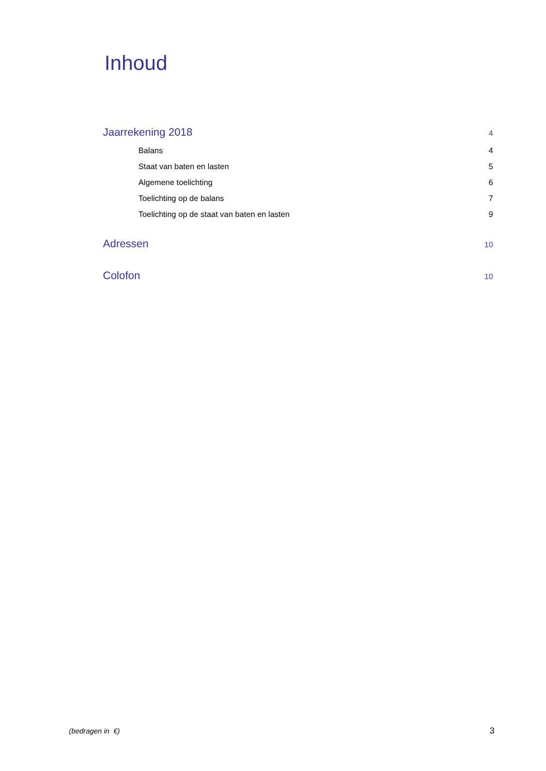Inhoud
Jaarrekening 2018 4
Balans 4
Staat van baten en lasten 5
Algemene toelichting 6
Toelichting op de balans 7
Toelichting op de staat van baten en lasten 9
Adressen 10
Colofon 10
(bedragen in €) 3